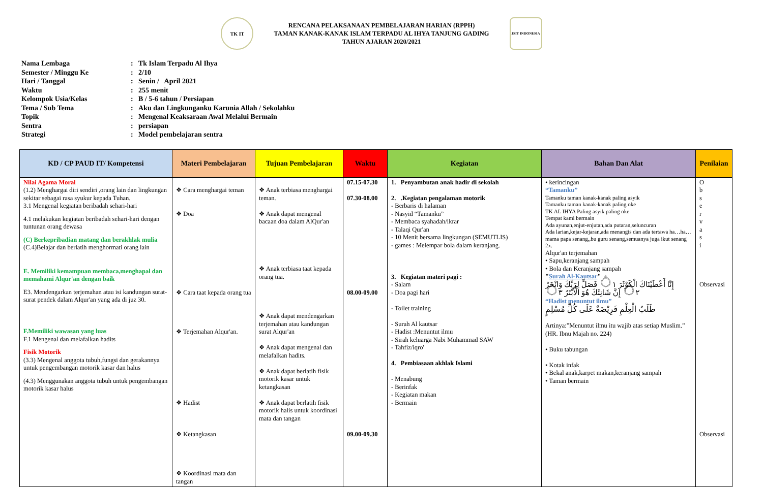TK IT
RENCANA PELAKSANAAN PEMBELAJARAN HARIAN (RPPH)
TAMAN KANAK-KANAK ISLAM TERPADU AL IHYA TANJUNG GADING
TAHUN AJARAN 2020/2021
JSIT INDONESIA
Nama Lembaga: Tk Islam Terpadu Al Ihya
Semester / Minggu Ke: 2/10
Hari / Tanggal: Senin / April 2021
Waktu: 255 menit
Kelompok Usia/Kelas: B / 5-6 tahun / Persiapan
Tema / Sub Tema: Aku dan Lingkunganku Karunia Allah / Sekolahku
Topik: Mengenal Keaksaraan Awal Melalui Bermain
Sentra: persiapan
Strategi: Model pembelajaran sentra
| KD / CP PAUD IT/ Kompetensi | Materi Pembelajaran | Tujuan Pembelajaran | Waktu | Kegiatan | Bahan Dan Alat | Penilaian |
| --- | --- | --- | --- | --- | --- | --- |
| Nilai Agama Moral (1.2) Menghargai diri sendiri ,orang lain dan lingkungan sekitar sebagai rasa syukur kepada Tuhan. 3.1 Mengenal kegiatan beribadah sehari-hari 4.1 melakukan kegiatan beribadah sehari-hari dengan tuntunan orang dewasa (C) Berkepribadian matang dan berakhlak mulia (C.4)Belajar dan berlatih menghormati orang lain E. Memiliki kemampuan membaca,menghapal dan memahami Alqur'an dengan baik E3. Mendengarkan terjemahan atau isi kandungan surat-surat pendek dalam Alqur'an yang ada di juz 30. F.Memiliki wawasan yang luas F.1 Mengenal dan melafalkan hadits Fisik Motorik (3.3) Mengenal anggota tubuh,fungsi dan gerakannya untuk pengembangan motorik kasar dan halus (4.3) Menggunakan anggota tubuh untuk pengembangan motorik kasar halus | ❖ Cara menghargai teman ❖ Doa ❖ Cara taat kepada orang tua ❖ Terjemahan Alqur'an. ❖ Hadist ❖ Ketangkasan ❖ Koordinasi mata dan tangan | ❖ Anak terbiasa menghargai teman. ❖ Anak dapat mengenal bacaan doa dalam AlQur'an ❖ Anak terbiasa taat kepada orang tua. ❖ Anak dapat mendengarkan terjemahan atau kandungan surat Alqur'an ❖ Anak dapat mengenal dan melafalkan hadits. ❖ Anak dapat berlatih fisik motorik kasar untuk ketangkasan ❖ Anak dapat berlatih fisik motorik halis untuk koordinasi mata dan tangan | 07.15-07.30 07.30-08.00 08.00-09.00 09.00-09.30 | 1. Penyambutan anak hadir di sekolah 2. .Kegiatan pengalaman motorik - Berbaris di halaman - Nasyid “Tamanku” - Membaca syahadah/ikrar - Talaqi Qur'an - 10 Menit bersama lingkungan (SEMUTLIS) - games : Melempar bola dalam keranjang. 3. Kegiatan materi pagi : - Salam - Doa pagi hari - Toilet training - Surah Al kautsar - Hadist :Menuntut ilmu - Sirah keluarga Nabi Muhammad SAW - Tahfiz/iqro' 4. Pembiasaan akhlak Islami - Menabung - Berinfak - Kegiatan makan - Bermain | • kerincingan “Tamanku” Tamanku taman kanak-kanak paling asyik Tamanku taman kanak-kanak paling oke TK AL IHYA Paling asyik paling oke Tempat kami bermain Ada ayunan,enjut-enjutan,ada putaran,seluncuran Ada larian,kejar-kejaran,ada menangis dan ada tertawa ha…ha…mama papa senang,,bu guru senang,semuanya juga ikut senang 2x. Alqur'an terjemahan • Sapu,keranjang sampah • Bola dan Keranjang sampah " Surah Al-Kautsar " إِنَّا أَعْطَيْنَاكَ الْكَوْثَرَ ۝١ فَصَلِّ لِرَبِّكَ وَانْحَرْ ۝٢ إِنَّ شَانِئَكَ هُوَ الْأَبْتَرُ ۝٣ “Hadist menuntut ilmu” طَلَبُ الْعِلْمِ فَرِيْضَةٌ عَلَى كُلِّ مُسْلِمٍ Artinya:”Menuntut ilmu itu wajib atas setiap Muslim.” (HR. Ibnu Majah no. 224) • Buku tabungan • Kotak infak • Bekal anak,karpet makan,keranjang sampah • Taman bermain | O b s e r v a s i Observasi Observasi |